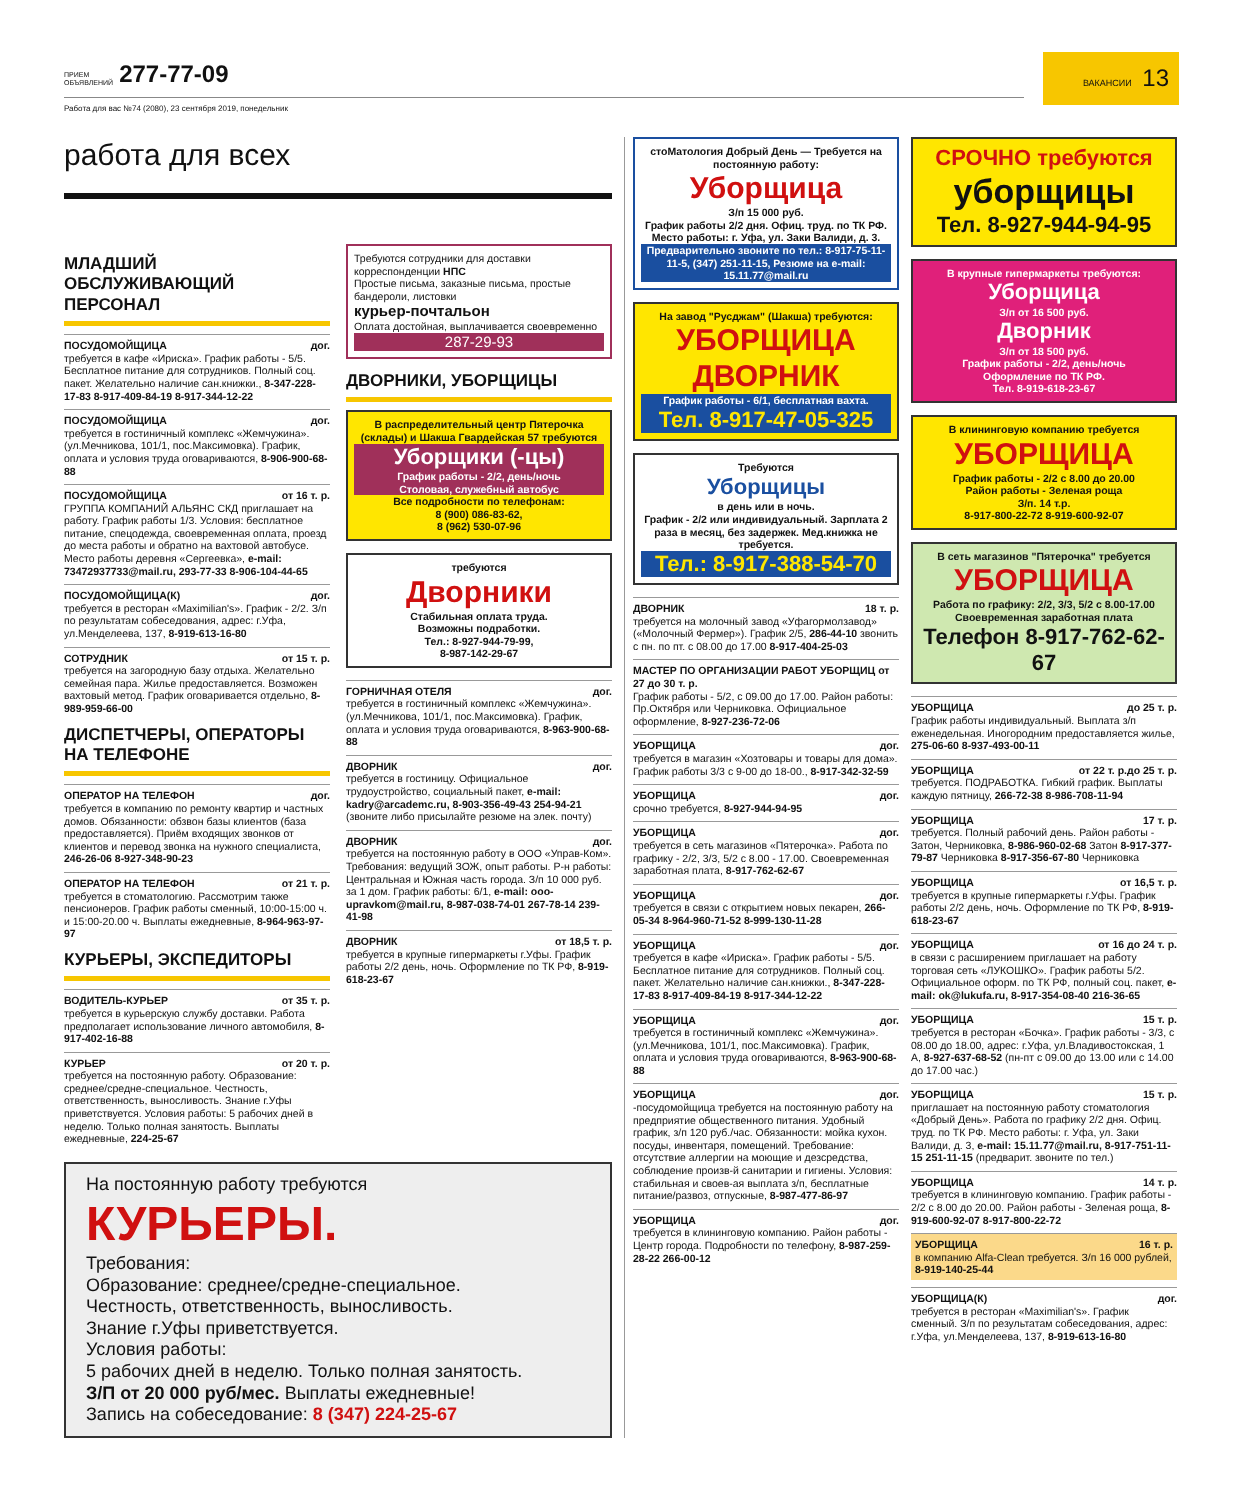ПРИЕМ
ОБЪЯВЛЕНИЙ 277-77-09
ВАКАНСИИ 13
Работа для вас №74 (2080), 23 сентября 2019, понедельник
работа для всех
МЛАДШИЙ ОБСЛУЖИВАЮЩИЙ ПЕРСОНАЛ
дог. ПОСУДОМОЙЩИЦА
требуется в кафе «Ириска». График работы - 5/5. Бесплатное питание для сотрудников. Полный соц. пакет. Желательно наличие сан.книжки., 8-347-228-17-83 8-917-409-84-19 8-917-344-12-22
дог. ПОСУДОМОЙЩИЦА
требуется в гостиничный комплекс «Жемчужина». (ул.Мечникова, 101/1, пос.Максимовка). График, оплата и условия труда оговариваются, 8-906-900-68-88
от 16 т. р. ПОСУДОМОЙЩИЦА
ГРУППА КОМПАНИЙ АЛЬЯНС СКД приглашает на работу. График работы 1/3. Условия: бесплатное питание, спецодежда, своевременная оплата, проезд до места работы и обратно на вахтовой автобусе. Место работы деревня «Сергеевка», e-mail: 73472937733@mail.ru, 293-77-33 8-906-104-44-65
дог. ПОСУДОМОЙЩИЦА(К)
требуется в ресторан «Maximilian's». График - 2/2. З/п по результатам собеседования, адрес: г.Уфа, ул.Менделеева, 137, 8-919-613-16-80
от 15 т. р. СОТРУДНИК
требуется на загородную базу отдыха. Желательно семейная пара. Жилье предоставляется. Возможен вахтовый метод. График оговаривается отдельно, 8-989-959-66-00
ДИСПЕТЧЕРЫ, ОПЕРАТОРЫ НА ТЕЛЕФОНЕ
дог. ОПЕРАТОР НА ТЕЛЕФОН
требуется в компанию по ремонту квартир и частных домов. Обязанности: обзвон базы клиентов (база предоставляется). Приём входящих звонков от клиентов и перевод звонка на нужного специалиста, 246-26-06 8-927-348-90-23
от 21 т. р. ОПЕРАТОР НА ТЕЛЕФОН
требуется в стоматологию. Рассмотрим также пенсионеров. График работы сменный, 10:00-15:00 ч. и 15:00-20.00 ч. Выплаты ежедневные, 8-964-963-97-97
КУРЬЕРЫ, ЭКСПЕДИТОРЫ
от 35 т. р. ВОДИТЕЛЬ-КУРЬЕР
требуется в курьерскую службу доставки. Работа предполагает использование личного автомобиля, 8-917-402-16-88
от 20 т. р. КУРЬЕР
требуется на постоянную работу. Образование: среднее/средне-специальное. Честность, ответственность, выносливость. Знание г.Уфы приветствуется. Условия работы: 5 рабочих дней в неделю. Только полная занятость. Выплаты ежедневные, 224-25-67
Требуются сотрудники для доставки корреспонденции НПС
Простые письма, заказные письма, простые бандероли, листовки
курьер-почтальон
Оплата достойная, выплачивается своевременно
287-29-93
ДВОРНИКИ, УБОРЩИЦЫ
В распределительный центр Пятерочка (склады) и Шакша Гвардейская 57 требуются
Уборщики (-цы)
График работы - 2/2, день/ночь
Столовая, служебный автобус
Все подробности по телефонам:
8 (900) 086-83-62,
8 (962) 530-07-96
требуются
Дворники
Стабильная оплата труда.
Возможны подработки.
Тел.: 8-927-944-79-99,
8-987-142-29-67
дог. ГОРНИЧНАЯ ОТЕЛЯ
требуется в гостиничный комплекс «Жемчужина». (ул.Мечникова, 101/1, пос.Максимовка). График, оплата и условия труда оговариваются, 8-963-900-68-88
дог. ДВОРНИК
требуется в гостиницу. Официальное трудоустройство, социальный пакет, e-mail: kadry@arcademc.ru, 8-903-356-49-43 254-94-21 (звоните либо присылайте резюме на элек. почту)
дог. ДВОРНИК
требуется на постоянную работу в ООО «Управ-Ком». Требования: ведущий ЗОЖ, опыт работы. Р-н работы: Центральная и Южная часть города. З/п 10 000 руб. за 1 дом. График работы: 6/1, e-mail: ooo-upravkom@mail.ru, 8-987-038-74-01 267-78-14 239-41-98
от 18,5 т. р. ДВОРНИК
требуется в крупные гипермаркеты г.Уфы. График работы 2/2 день, ночь. Оформление по ТК РФ, 8-919-618-23-67
На постоянную работу требуются
КУРЬЕРЫ.
Требования:
Образование: среднее/средне-специальное.
Честность, ответственность, выносливость.
Знание г.Уфы приветствуется.
Условия работы:
5 рабочих дней в неделю. Только полная занятость.
З/П от 20 000 руб/мес. Выплаты ежедневные!
Запись на собеседование: 8 (347) 224-25-67
стоМатология Добрый День — Требуется на постоянную работу:
Уборщица
З/п 15 000 руб.
График работы 2/2 дня. Офиц. труд. по ТК РФ.
Место работы: г. Уфа, ул. Заки Валиди, д. 3.
Предварительно звоните по тел.: 8-917-75-11-11-5, (347) 251-11-15, Резюме на e-mail: 15.11.77@mail.ru
На завод "Русджам" (Шакша) требуются:
УБОРЩИЦА
ДВОРНИК
График работы - 6/1, бесплатная вахта.
Тел. 8-917-47-05-325
Требуются
Уборщицы
в день или в ночь.
График - 2/2 или индивидуальный. Зарплата 2 раза в месяц, без задержек. Мед.книжка не требуется.
Тел.: 8-917-388-54-70
18 т. р. ДВОРНИК
требуется на молочный завод «Уфагормолзавод» («Молочный Фермер»). График 2/5, 286-44-10 звонить с пн. по пт. с 08.00 до 17.00 8-917-404-25-03
МАСТЕР ПО ОРГАНИЗАЦИИ РАБОТ УБОРЩИЦ от 27 до 30 т. р.
График работы - 5/2, с 09.00 до 17.00. Район работы: Пр.Октября или Черниковка. Официальное оформление, 8-927-236-72-06
дог. УБОРЩИЦА
требуется в магазин «Хозтовары и товары для дома». График работы 3/3 с 9-00 до 18-00., 8-917-342-32-59
дог. УБОРЩИЦА
срочно требуется, 8-927-944-94-95
дог. УБОРЩИЦА
требуется в сеть магазинов «Пятерочка». Работа по графику - 2/2, 3/3, 5/2 с 8.00 - 17.00. Своевременная заработная плата, 8-917-762-62-67
дог. УБОРЩИЦА
требуется в связи с открытием новых пекарен, 266-05-34 8-964-960-71-52 8-999-130-11-28
дог. УБОРЩИЦА
требуется в кафе «Ириска». График работы - 5/5. Бесплатное питание для сотрудников. Полный соц. пакет. Желательно наличие сан.книжки., 8-347-228-17-83 8-917-409-84-19 8-917-344-12-22
дог. УБОРЩИЦА
требуется в гостиничный комплекс «Жемчужина». (ул.Мечникова, 101/1, пос.Максимовка). График, оплата и условия труда оговариваются, 8-963-900-68-88
дог. УБОРЩИЦА
-посудомойщица требуется на постоянную работу на предприятие общественного питания. Удобный график, з/п 120 руб./час. Обязанности: мойка кухон. посуды, инвентаря, помещений. Требование: отсутствие аллергии на моющие и дезсредства, соблюдение произв-й санитарии и гигиены. Условия: стабильная и своев-ая выплата з/п, бесплатные питание/развоз, отпускные, 8-987-477-86-97
дог. УБОРЩИЦА
требуется в клининговую компанию. Район работы - Центр города. Подробности по телефону, 8-987-259-28-22 266-00-12
СРОЧНО требуются
уборщицы
Тел. 8-927-944-94-95
В крупные гипермаркеты требуются:
Уборщица
З/п от 16 500 руб.
Дворник
З/п от 18 500 руб.
График работы - 2/2, день/ночь
Оформление по ТК РФ.
Тел. 8-919-618-23-67
В клининговую компанию требуется
УБОРЩИЦА
График работы - 2/2 с 8.00 до 20.00
Район работы - Зеленая роща
З/п. 14 т.р.
8-917-800-22-72 8-919-600-92-07
В сеть магазинов "Пятерочка" требуется
УБОРЩИЦА
Работа по графику: 2/2, 3/3, 5/2 с 8.00-17.00
Своевременная заработная плата
Телефон 8-917-762-62-67
до 25 т. р. УБОРЩИЦА
График работы индивидуальный. Выплата з/п еженедельная. Иногородним предоставляется жилье, 275-06-60 8-937-493-00-11
от 22 т. р.до 25 т. р. УБОРЩИЦА
требуется. ПОДРАБОТКА. Гибкий график. Выплаты каждую пятницу, 266-72-38 8-986-708-11-94
17 т. р. УБОРЩИЦА
требуется. Полный рабочий день. Район работы - Затон, Черниковка, 8-986-960-02-68 Затон 8-917-377-79-87 Черниковка 8-917-356-67-80 Черниковка
от 16,5 т. р. УБОРЩИЦА
требуется в крупные гипермаркеты г.Уфы. График работы 2/2 день, ночь. Оформление по ТК РФ, 8-919-618-23-67
от 16 до 24 т. р. УБОРЩИЦА
в связи с расширением приглашает на работу торговая сеть «ЛУКОШКО». График работы 5/2. Официальное оформ. по ТК РФ, полный соц. пакет, e-mail: ok@lukufa.ru, 8-917-354-08-40 216-36-65
15 т. р. УБОРЩИЦА
требуется в ресторан «Бочка». График работы - 3/3, с 08.00 до 18.00, адрес: г.Уфа, ул.Владивостокская, 1 А, 8-927-637-68-52 (пн-пт с 09.00 до 13.00 или с 14.00 до 17.00 час.)
15 т. р. УБОРЩИЦА
приглашает на постоянную работу стоматология «Добрый День». Работа по графику 2/2 дня. Офиц. труд. по ТК РФ. Место работы: г. Уфа, ул. Заки Валиди, д. 3, e-mail: 15.11.77@mail.ru, 8-917-751-11-15 251-11-15 (предварит. звоните по тел.)
14 т. р. УБОРЩИЦА
требуется в клининговую компанию. График работы - 2/2 с 8.00 до 20.00. Район работы - Зеленая роща, 8-919-600-92-07 8-917-800-22-72
16 т. р. УБОРЩИЦА
в компанию Alfa-Clean требуется. З/п 16 000 рублей, 8-919-140-25-44
дог. УБОРЩИЦА(К)
требуется в ресторан «Maximilian's». График сменный. З/п по результатам собеседования, адрес: г.Уфа, ул.Менделеева, 137, 8-919-613-16-80